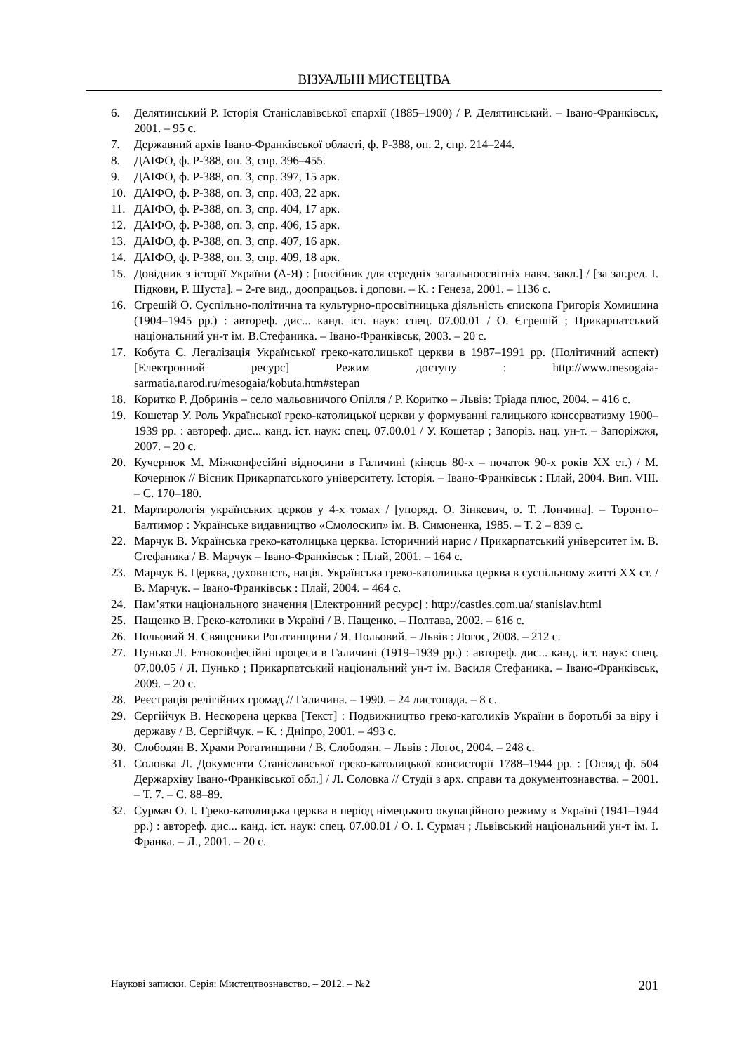ВІЗУАЛЬНІ МИСТЕЦТВА
6. Делятинський Р. Історія Станіславівської єпархії (1885–1900) / Р. Делятинський. – Івано-Франківськ, 2001. – 95 с.
7. Державний архів Івано-Франківської області, ф. Р-388, оп. 2, спр. 214–244.
8. ДАІФО, ф. Р-388, оп. 3, спр. 396–455.
9. ДАІФО, ф. Р-388, оп. 3, спр. 397, 15 арк.
10. ДАІФО, ф. Р-388, оп. 3, спр. 403, 22 арк.
11. ДАІФО, ф. Р-388, оп. 3, спр. 404, 17 арк.
12. ДАІФО, ф. Р-388, оп. 3, спр. 406, 15 арк.
13. ДАІФО, ф. Р-388, оп. 3, спр. 407, 16 арк.
14. ДАІФО, ф. Р-388, оп. 3, спр. 409, 18 арк.
15. Довідник з історії України (А-Я) : [посібник для середніх загальноосвітніх навч. закл.] / [за заг.ред. І. Підкови, Р. Шуста]. – 2-ге вид., доопрацьов. і доповн. – К. : Генеза, 2001. – 1136 с.
16. Єгрешій О. Суспільно-політична та культурно-просвітницька діяльність єпископа Григорія Хомишина (1904–1945 рр.) : автореф. дис... канд. іст. наук: спец. 07.00.01 / О. Єгрешій ; Прикарпатський національний ун-т ім. В.Стефаника. – Івано-Франківськ, 2003. – 20 с.
17. Кобута С. Легалізація Української греко-католицької церкви в 1987–1991 рр. (Політичний аспект) [Електронний ресурс] Режим доступу : http://www.mesogaia-sarmatia.narod.ru/mesogaia/kobuta.htm#stepan
18. Коритко Р. Добринів – село мальовничого Опілля / Р. Коритко – Львів: Тріада плюс, 2004. – 416 с.
19. Кошетар У. Роль Української греко-католицької церкви у формуванні галицького консерватизму 1900–1939 рр. : автореф. дис... канд. іст. наук: спец. 07.00.01 / У. Кошетар ; Запоріз. нац. ун-т. – Запоріжжя, 2007. – 20 с.
20. Кучернюк М. Міжконфесійні відносини в Галичині (кінець 80-х – початок 90-х років XX ст.) / М. Кочернюк // Вісник Прикарпатського університету. Історія. – Івано-Франківськ : Плай, 2004. Вип. VIII. – С. 170–180.
21. Мартирологія українських церков у 4-х томах / [упоряд. О. Зінкевич, о. Т. Лончина]. – Торонто–Балтимор : Українське видавництво «Смолоскип» ім. В. Симоненка, 1985. – Т. 2 – 839 с.
22. Марчук В. Українська греко-католицька церква. Історичний нарис / Прикарпатський університет ім. В. Стефаника / В. Марчук – Івано-Франківськ : Плай, 2001. – 164 с.
23. Марчук В. Церква, духовність, нація. Українська греко-католицька церква в суспільному житті XX ст. / В. Марчук. – Івано-Франківськ : Плай, 2004. – 464 с.
24. Пам’ятки національного значення [Електронний ресурс] : http://castles.com.ua/ stanislav.html
25. Пащенко В. Греко-католики в Україні / В. Пащенко. – Полтава, 2002. – 616 с.
26. Польовий Я. Священики Рогатинщини / Я. Польовий. – Львів : Логос, 2008. – 212 с.
27. Пунько Л. Етноконфесійні процеси в Галичині (1919–1939 рр.) : автореф. дис... канд. іст. наук: спец. 07.00.05 / Л. Пунько ; Прикарпатський національний ун-т ім. Василя Стефаника. – Івано-Франківськ, 2009. – 20 с.
28. Реєстрація релігійних громад // Галичина. – 1990. – 24 листопада. – 8 с.
29. Сергійчук В. Нескорена церква [Текст] : Подвижництво греко-католиків України в боротьбі за віру і державу / В. Сергійчук. – К. : Дніпро, 2001. – 493 с.
30. Слободян В. Храми Рогатинщини / В. Слободян. – Львів : Логос, 2004. – 248 с.
31. Соловка Л. Документи Станіславської греко-католицької консисторії 1788–1944 рр. : [Огляд ф. 504 Держархіву Івано-Франківської обл.] / Л. Соловка // Студії з арх. справи та документознавства. – 2001. – Т. 7. – С. 88–89.
32. Сурмач О. І. Греко-католицька церква в період німецького окупаційного режиму в Україні (1941–1944 рр.) : автореф. дис... канд. іст. наук: спец. 07.00.01 / О. І. Сурмач ; Львівський національний ун-т ім. І. Франка. – Л., 2001. – 20 с.
Наукові записки. Серія: Мистецтвознавство. – 2012. – №2 201